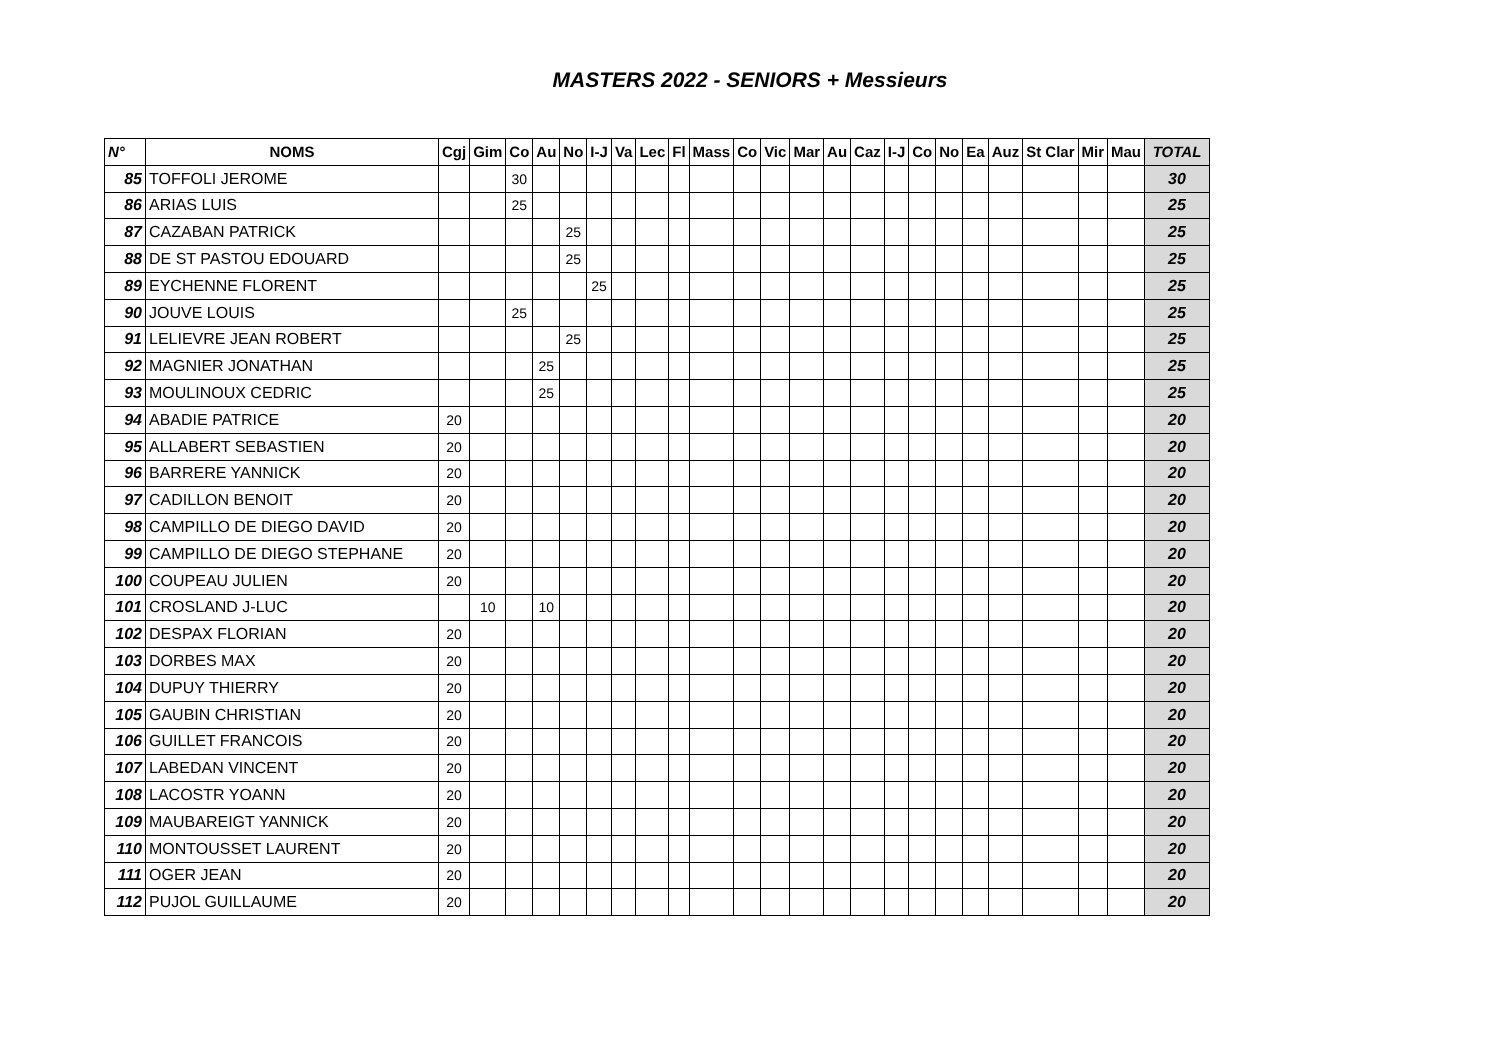MASTERS 2022 - SENIORS + Messieurs
| N° | NOMS | Cgj | Gim | Co | Au | No | I-J | Va | Lec | Fl | Mass | Co | Vic | Mar | Au | Caz | I-J | Co | No | Ea | Auz | St Clar | Mir | Mau | TOTAL |
| --- | --- | --- | --- | --- | --- | --- | --- | --- | --- | --- | --- | --- | --- | --- | --- | --- | --- | --- | --- | --- | --- | --- | --- | --- | --- |
| 85 | TOFFOLI JEROME | | | 30 | | | | | | | | | | | | | | | | | | | | | 30 |
| 86 | ARIAS LUIS | | | 25 | | | | | | | | | | | | | | | | | | | | | 25 |
| 87 | CAZABAN PATRICK | | | | | 25 | | | | | | | | | | | | | | | | | | | 25 |
| 88 | DE ST PASTOU EDOUARD | | | | | 25 | | | | | | | | | | | | | | | | | | | 25 |
| 89 | EYCHENNE FLORENT | | | | | | 25 | | | | | | | | | | | | | | | | | | 25 |
| 90 | JOUVE LOUIS | | | 25 | | | | | | | | | | | | | | | | | | | | | 25 |
| 91 | LELIEVRE JEAN ROBERT | | | | | 25 | | | | | | | | | | | | | | | | | | | 25 |
| 92 | MAGNIER JONATHAN | | | | 25 | | | | | | | | | | | | | | | | | | | | 25 |
| 93 | MOULINOUX CEDRIC | | | | 25 | | | | | | | | | | | | | | | | | | | | 25 |
| 94 | ABADIE PATRICE | 20 | | | | | | | | | | | | | | | | | | | | | | | 20 |
| 95 | ALLABERT SEBASTIEN | 20 | | | | | | | | | | | | | | | | | | | | | | | 20 |
| 96 | BARRERE YANNICK | 20 | | | | | | | | | | | | | | | | | | | | | | | 20 |
| 97 | CADILLON BENOIT | 20 | | | | | | | | | | | | | | | | | | | | | | | 20 |
| 98 | CAMPILLO DE DIEGO DAVID | 20 | | | | | | | | | | | | | | | | | | | | | | | 20 |
| 99 | CAMPILLO DE DIEGO STEPHANE | 20 | | | | | | | | | | | | | | | | | | | | | | | 20 |
| 100 | COUPEAU JULIEN | 20 | | | | | | | | | | | | | | | | | | | | | | | 20 |
| 101 | CROSLAND J-LUC | | 10 | | 10 | | | | | | | | | | | | | | | | | | | | 20 |
| 102 | DESPAX FLORIAN | 20 | | | | | | | | | | | | | | | | | | | | | | | 20 |
| 103 | DORBES MAX | 20 | | | | | | | | | | | | | | | | | | | | | | | 20 |
| 104 | DUPUY THIERRY | 20 | | | | | | | | | | | | | | | | | | | | | | | 20 |
| 105 | GAUBIN CHRISTIAN | 20 | | | | | | | | | | | | | | | | | | | | | | | 20 |
| 106 | GUILLET FRANCOIS | 20 | | | | | | | | | | | | | | | | | | | | | | | 20 |
| 107 | LABEDAN VINCENT | 20 | | | | | | | | | | | | | | | | | | | | | | | 20 |
| 108 | LACOSTR YOANN | 20 | | | | | | | | | | | | | | | | | | | | | | | 20 |
| 109 | MAUBAREIGT YANNICK | 20 | | | | | | | | | | | | | | | | | | | | | | | 20 |
| 110 | MONTOUSSET LAURENT | 20 | | | | | | | | | | | | | | | | | | | | | | | 20 |
| 111 | OGER JEAN | 20 | | | | | | | | | | | | | | | | | | | | | | | 20 |
| 112 | PUJOL GUILLAUME | 20 | | | | | | | | | | | | | | | | | | | | | | | 20 |